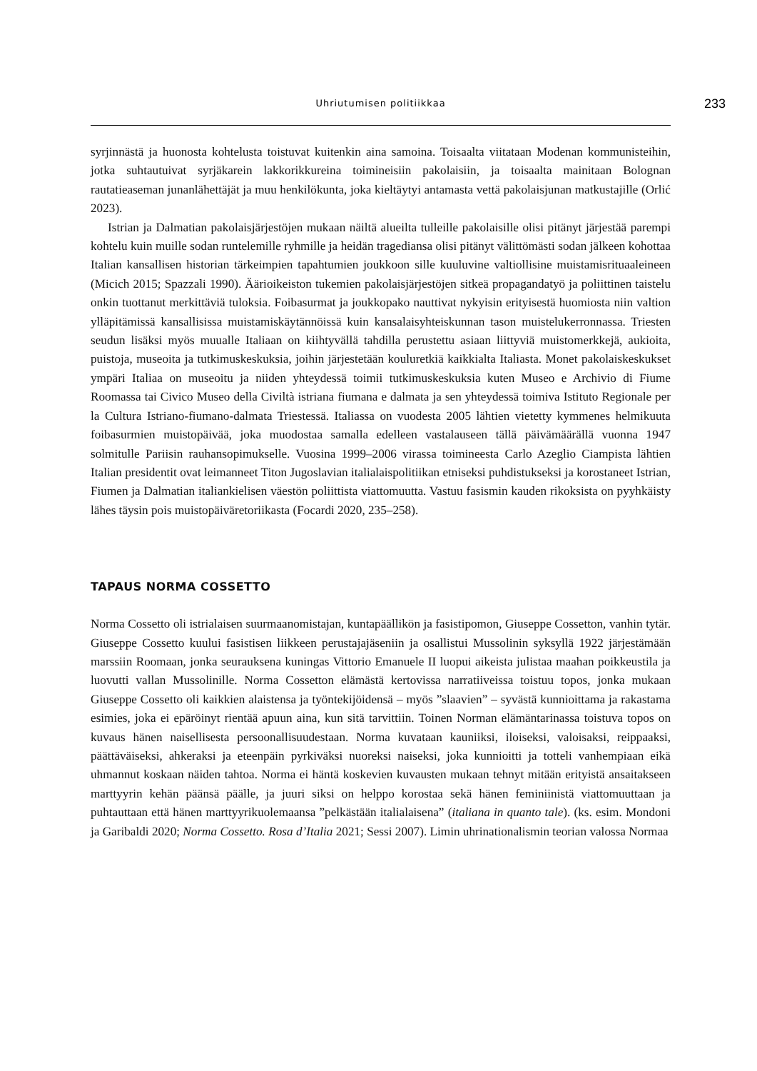Uhriutumisen politiikkaa 233
syrjinnästä ja huonosta kohtelusta toistuvat kuitenkin aina samoina. Toisaalta viitataan Modenan kommunisteihin, jotka suhtautuivat syrjäkarein lakkorikkureina toimineisiin pakolaisiin, ja toisaalta mainitaan Bolognan rautatieaseman junanlähettäjät ja muu henkilökunta, joka kieltäytyi antamasta vettä pakolaisjunan matkustajille (Orlić 2023).
Istrian ja Dalmatian pakolaisjärjestöjen mukaan näiltä alueilta tulleille pakolaisille olisi pitänyt järjestää parempi kohtelu kuin muille sodan runtelemille ryhmille ja heidän tragediansa olisi pitänyt välittömästi sodan jälkeen kohottaa Italian kansallisen historian tärkeimpien tapahtumien joukkoon sille kuuluvine valtiollisine muistamisrituaaleineen (Micich 2015; Spazzali 1990). Ääri­oikeiston tukemien pakolaisjärjestöjen sitkeä propagandatyö ja poliittinen taistelu onkin tuottanut merkittäviä tuloksia. Foibasurmat ja joukkopako nauttivat nykyisin erityisestä huomiosta niin valtion ylläpitämissä kansallisissa muistamiskäytännöissä kuin kansalaisyhteiskunnan tason muistelukerronnassa. Triesten seudun lisäksi myös muualle Italiaan on kiihtyvällä tahdilla perustettu asiaan liittyviä muistomerkkejä, aukioita, puistoja, museoita ja tutkimuskeskuksia, joihin järjestetään kouluretkiä kaikkialta Italiasta. Monet pakolaiskeskukset ympäri Italiaa on museoitu ja niiden yhteydessä toimii tutkimuskeskuksia kuten Museo e Archivio di Fiume Roomassa tai Civico Museo della Civiltà istriana fiumana e dalmata ja sen yhteydessä toimiva Istituto Regionale per la Cultura Istriano-fiumano-dalmata Triestessä. Italiassa on vuodesta 2005 lähtien vietetty kymmenes helmikuuta foibasurmien muistopäivää, joka muodostaa samalla edelleen vastalauseen tällä päivämäärällä vuonna 1947 solmitulle Pariisin rauhansopimukselle. Vuosina 1999–2006 virassa toimineesta Carlo Azeglio Ciampista lähtien Italian presidentit ovat leimanneet Titon Jugoslavian italialaispolitiikan etniseksi puhdistukseksi ja korostaneet Istrian, Fiumen ja Dalmatian italiankielisen väestön poliittista viattomuutta. Vastuu fasismin kauden rikoksista on pyyhkäisty lähes täysin pois muistopäiväretoriikasta (Focardi 2020, 235–258).
TAPAUS NORMA COSSETTO
Norma Cossetto oli istrialaisen suurmaanomistajan, kuntapäällikön ja fasistipomon, Giuseppe Cossetton, vanhin tytär. Giuseppe Cossetto kuului fasistisen liikkeen perustajajäseniin ja osallistui Mussolinin syksyllä 1922 järjestämään marssiin Roomaan, jonka seurauksena kuningas Vittorio Emanuele II luopui aikeista julistaa maahan poikkeustila ja luovutti vallan Mussolinille. Norma Cossetton elämästä kertovissa narratiiveissa toistuu topos, jonka mukaan Giuseppe Cossetto oli kaikkien alaistensa ja työntekijöidensä – myös ”slaavien” – syvästä kunnioittama ja rakastama esimies, joka ei epäröinyt rientää apuun aina, kun sitä tarvittiin. Toinen Norman elämäntarinassa toistuva topos on kuvaus hänen naisellisesta persoonallisuudestaan. Norma kuvataan kauniiksi, iloiseksi, valoisaksi, reippaaksi, päättäväiseksi, ahkeraksi ja eteenpäin pyrkiväksi nuoreksi naiseksi, joka kunnioitti ja totteli vanhempiaan eikä uhmannut koskaan näiden tahtoa. Norma ei häntä koskevien kuvausten mukaan tehnyt mitään erityistä ansaitakseen marttyyrin kehän päänsä päälle, ja juuri siksi on helppo korostaa sekä hänen feminiinistä viattomuuttaan ja puhtauttaan että hänen marttyyrikuolemaansa ”pelkästään italialaisena” (italiana in quanto tale). (ks. esim. Mondoni ja Garibaldi 2020; Norma Cossetto. Rosa d’Italia 2021; Sessi 2007). Limin uhrinationalismin teorian valossa Normaa